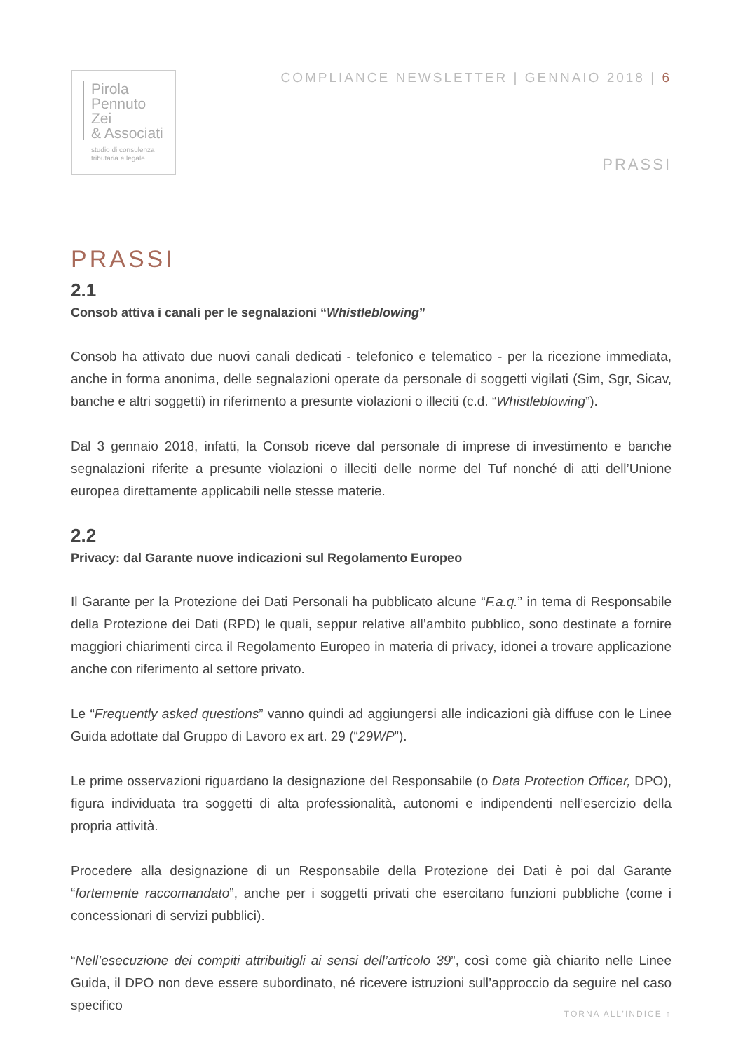Pirola
Pennuto
Zei
& Associati
studio di consulenza
tributaria e legale
COMPLIANCE NEWSLETTER | GENNAIO 2018 | 6
PRASSI
PRASSI
2.1
Consob attiva i canali per le segnalazioni “Whistleblowing”
Consob ha attivato due nuovi canali dedicati - telefonico e telematico - per la ricezione immediata, anche in forma anonima, delle segnalazioni operate da personale di soggetti vigilati (Sim, Sgr, Sicav, banche e altri soggetti) in riferimento a presunte violazioni o illeciti (c.d. “Whistleblowing”).
Dal 3 gennaio 2018, infatti, la Consob riceve dal personale di imprese di investimento e banche segnalazioni riferite a presunte violazioni o illeciti delle norme del Tuf nonché di atti dell’Unione europea direttamente applicabili nelle stesse materie.
2.2
Privacy: dal Garante nuove indicazioni sul Regolamento Europeo
Il Garante per la Protezione dei Dati Personali ha pubblicato alcune “F.a.q.” in tema di Responsabile della Protezione dei Dati (RPD) le quali, seppur relative all’ambito pubblico, sono destinate a fornire maggiori chiarimenti circa il Regolamento Europeo in materia di privacy, idonei a trovare applicazione anche con riferimento al settore privato.
Le “Frequently asked questions” vanno quindi ad aggiungersi alle indicazioni già diffuse con le Linee Guida adottate dal Gruppo di Lavoro ex art. 29 (“29WP”).
Le prime osservazioni riguardano la designazione del Responsabile (o Data Protection Officer, DPO), figura individuata tra soggetti di alta professionalità, autonomi e indipendenti nell’esercizio della propria attività.
Procedere alla designazione di un Responsabile della Protezione dei Dati è poi dal Garante “fortemente raccomandato”, anche per i soggetti privati che esercitano funzioni pubbliche (come i concessionari di servizi pubblici).
“Nell’esecuzione dei compiti attribuitigli ai sensi dell’articolo 39”, così come già chiarito nelle Linee Guida, il DPO non deve essere subordinato, né ricevere istruzioni sull’approccio da seguire nel caso specifico
TORNA ALL’INDICE ↑